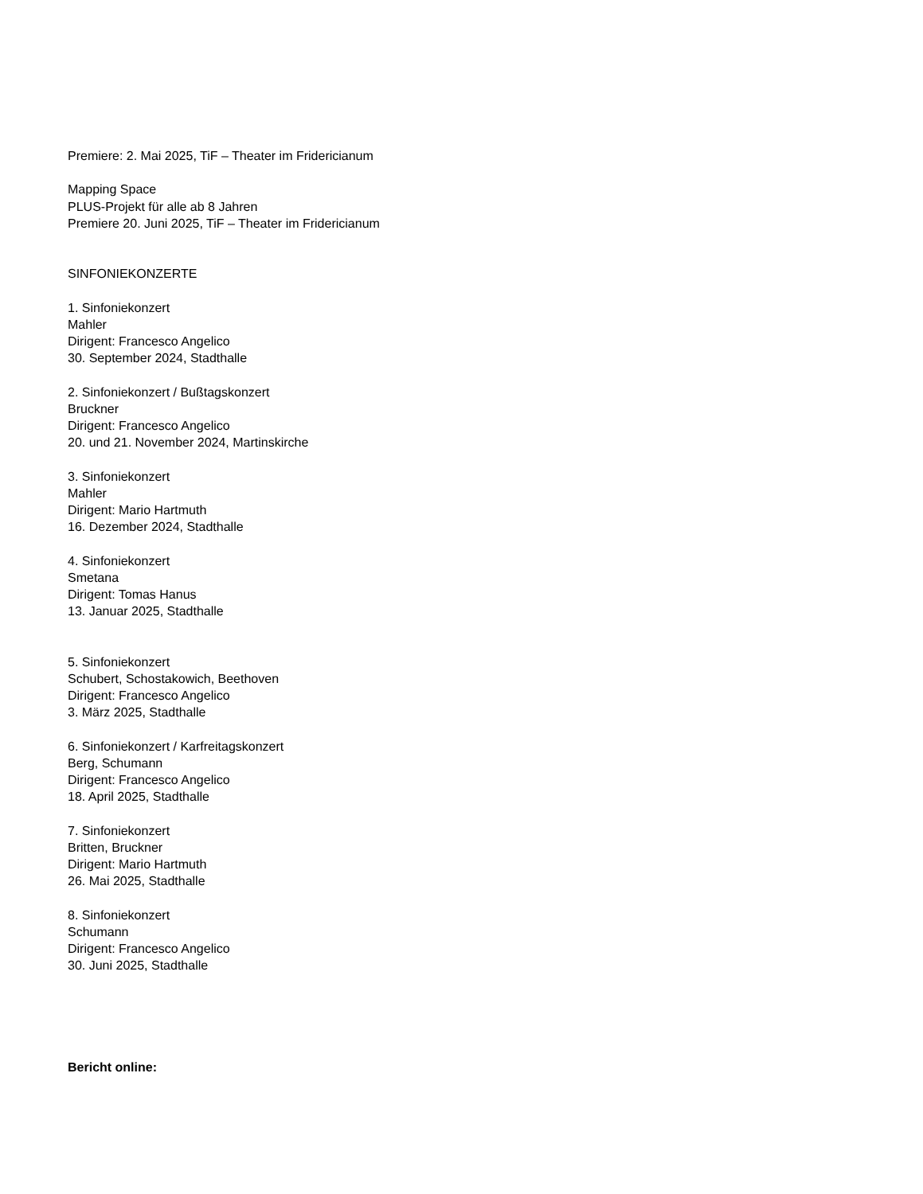Premiere: 2. Mai 2025, TiF – Theater im Fridericianum
Mapping Space
PLUS-Projekt für alle ab 8 Jahren
Premiere 20. Juni 2025, TiF – Theater im Fridericianum
SINFONIEKONZERTE
1. Sinfoniekonzert
Mahler
Dirigent: Francesco Angelico
30. September 2024, Stadthalle
2. Sinfoniekonzert / Bußtagskonzert
Bruckner
Dirigent: Francesco Angelico
20. und 21. November 2024, Martinskirche
3. Sinfoniekonzert
Mahler
Dirigent: Mario Hartmuth
16. Dezember 2024, Stadthalle
4. Sinfoniekonzert
Smetana
Dirigent: Tomas Hanus
13. Januar 2025, Stadthalle
5. Sinfoniekonzert
Schubert, Schostakowich, Beethoven
Dirigent: Francesco Angelico
3. März 2025, Stadthalle
6. Sinfoniekonzert / Karfreitagskonzert
Berg, Schumann
Dirigent: Francesco Angelico
18. April 2025, Stadthalle
7. Sinfoniekonzert
Britten, Bruckner
Dirigent: Mario Hartmuth
26. Mai 2025, Stadthalle
8. Sinfoniekonzert
Schumann
Dirigent: Francesco Angelico
30. Juni 2025, Stadthalle
Bericht online: